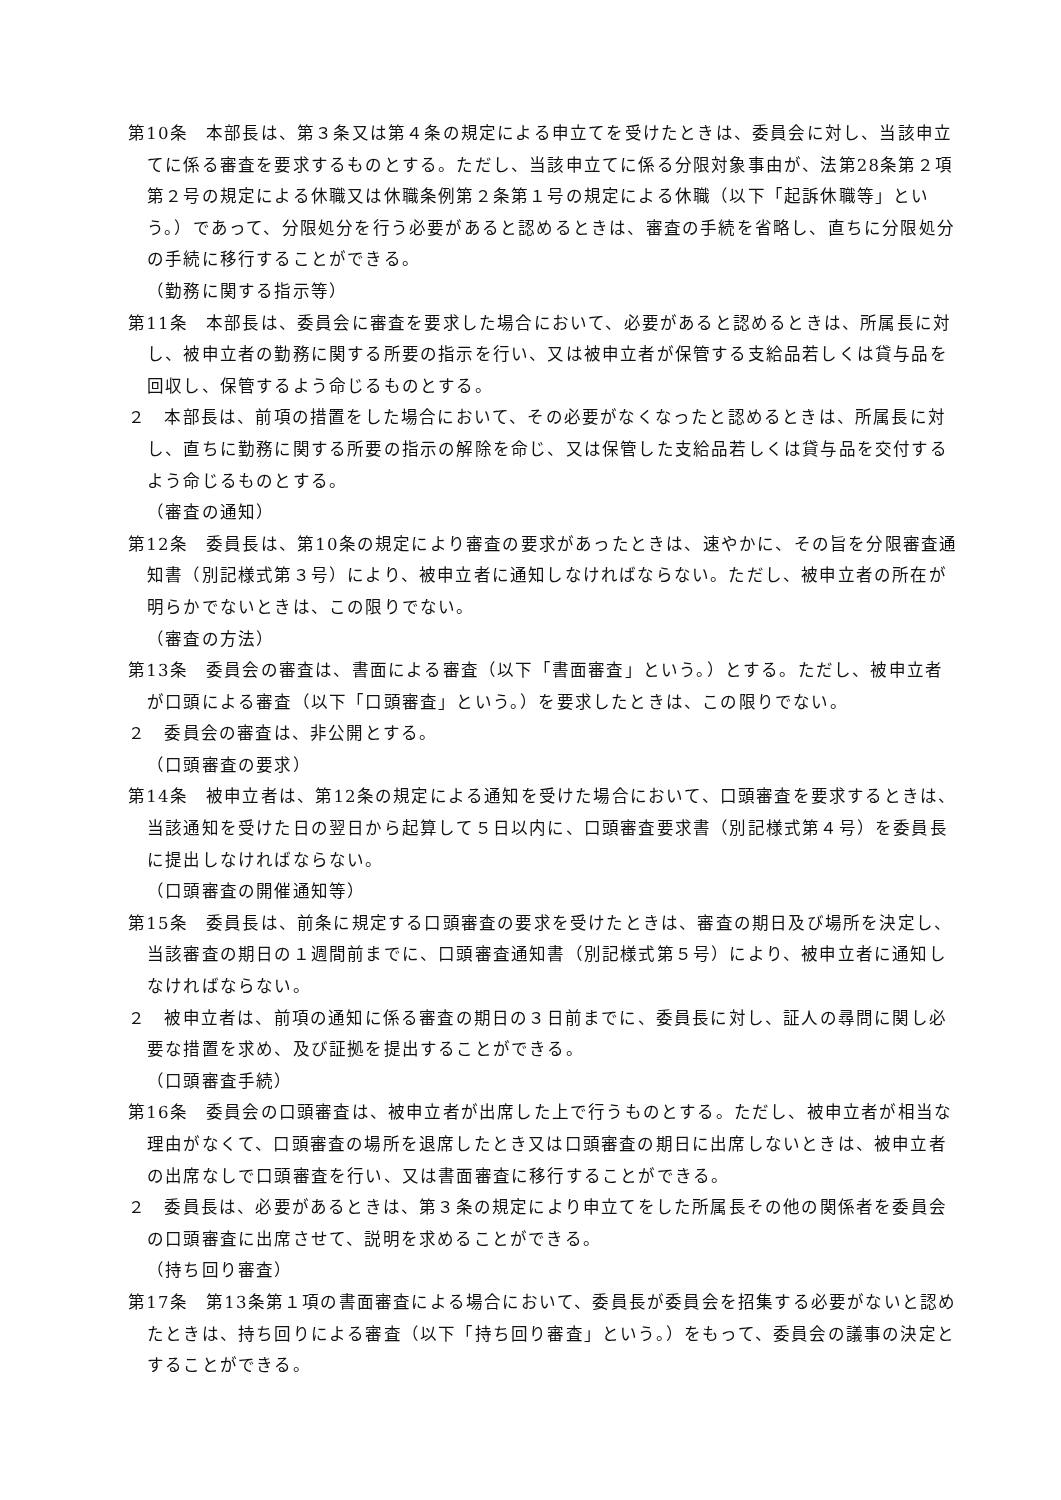第10条　本部長は、第３条又は第４条の規定による申立てを受けたときは、委員会に対し、当該申立てに係る審査を要求するものとする。ただし、当該申立てに係る分限対象事由が、法第28条第２項第２号の規定による休職又は休職条例第２条第１号の規定による休職（以下「起訴休職等」という。）であって、分限処分を行う必要があると認めるときは、審査の手続を省略し、直ちに分限処分の手続に移行することができる。
（勤務に関する指示等）
第11条　本部長は、委員会に審査を要求した場合において、必要があると認めるときは、所属長に対し、被申立者の勤務に関する所要の指示を行い、又は被申立者が保管する支給品若しくは貸与品を回収し、保管するよう命じるものとする。
２　本部長は、前項の措置をした場合において、その必要がなくなったと認めるときは、所属長に対し、直ちに勤務に関する所要の指示の解除を命じ、又は保管した支給品若しくは貸与品を交付するよう命じるものとする。
（審査の通知）
第12条　委員長は、第10条の規定により審査の要求があったときは、速やかに、その旨を分限審査通知書（別記様式第３号）により、被申立者に通知しなければならない。ただし、被申立者の所在が明らかでないときは、この限りでない。
（審査の方法）
第13条　委員会の審査は、書面による審査（以下「書面審査」という。）とする。ただし、被申立者が口頭による審査（以下「口頭審査」という。）を要求したときは、この限りでない。
２　委員会の審査は、非公開とする。
（口頭審査の要求）
第14条　被申立者は、第12条の規定による通知を受けた場合において、口頭審査を要求するときは、当該通知を受けた日の翌日から起算して５日以内に、口頭審査要求書（別記様式第４号）を委員長に提出しなければならない。
（口頭審査の開催通知等）
第15条　委員長は、前条に規定する口頭審査の要求を受けたときは、審査の期日及び場所を決定し、当該審査の期日の１週間前までに、口頭審査通知書（別記様式第５号）により、被申立者に通知しなければならない。
２　被申立者は、前項の通知に係る審査の期日の３日前までに、委員長に対し、証人の尋問に関し必要な措置を求め、及び証拠を提出することができる。
（口頭審査手続）
第16条　委員会の口頭審査は、被申立者が出席した上で行うものとする。ただし、被申立者が相当な理由がなくて、口頭審査の場所を退席したとき又は口頭審査の期日に出席しないときは、被申立者の出席なしで口頭審査を行い、又は書面審査に移行することができる。
２　委員長は、必要があるときは、第３条の規定により申立てをした所属長その他の関係者を委員会の口頭審査に出席させて、説明を求めることができる。
（持ち回り審査）
第17条　第13条第１項の書面審査による場合において、委員長が委員会を招集する必要がないと認めたときは、持ち回りによる審査（以下「持ち回り審査」という。）をもって、委員会の議事の決定とすることができる。